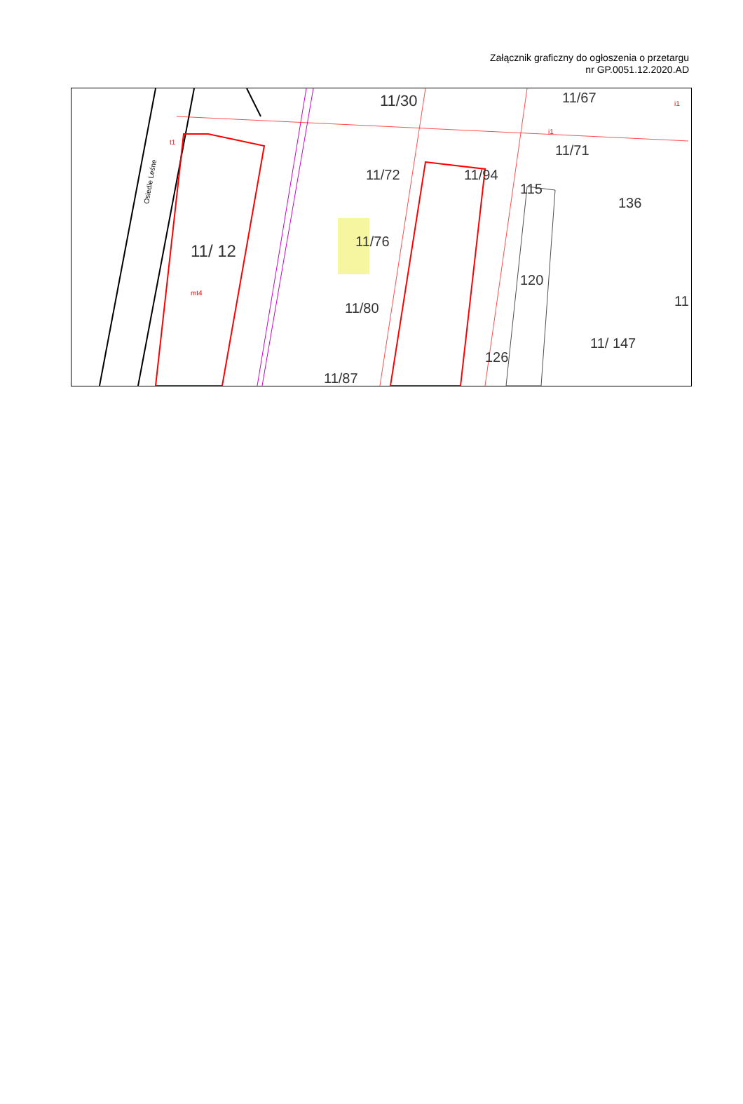Załącznik graficzny do ogłoszenia o przetargu
nr GP.0051.12.2020.AD
11/ 12
mt4
Osiedle Leśne
11/30
11/72
11/76
11/80
11/87
11/94
115
120
126
11/67
11/71
136
11/ 147
11
t1
i1
i1